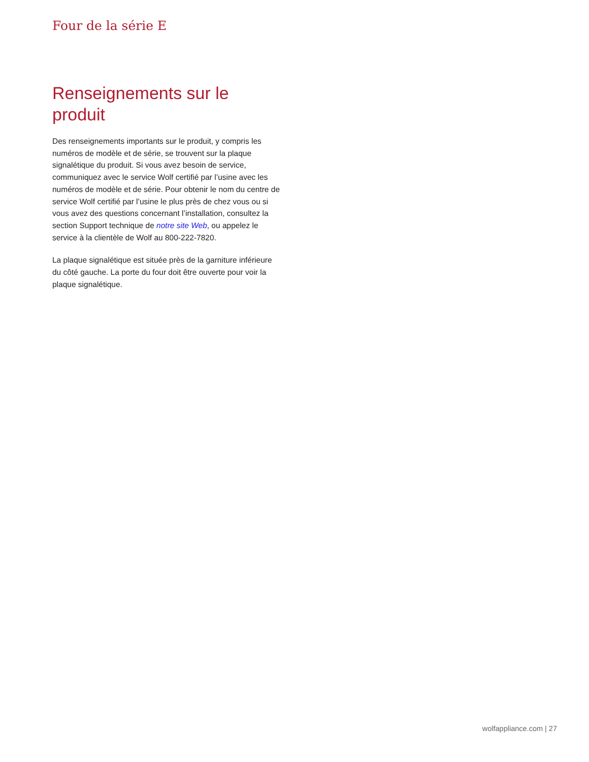Four de la série E
Renseignements sur le produit
Des renseignements importants sur le produit, y compris les numéros de modèle et de série, se trouvent sur la plaque signalétique du produit. Si vous avez besoin de service, communiquez avec le service Wolf certifié par l’usine avec les numéros de modèle et de série. Pour obtenir le nom du centre de service Wolf certifié par l’usine le plus près de chez vous ou si vous avez des questions concernant l’installation, consultez la section Support technique de notre site Web, ou appelez le service à la clientèle de Wolf au 800-222-7820.
La plaque signalétique est située près de la garniture inférieure du côté gauche. La porte du four doit être ouverte pour voir la plaque signalétique.
wolfappliance.com | 27